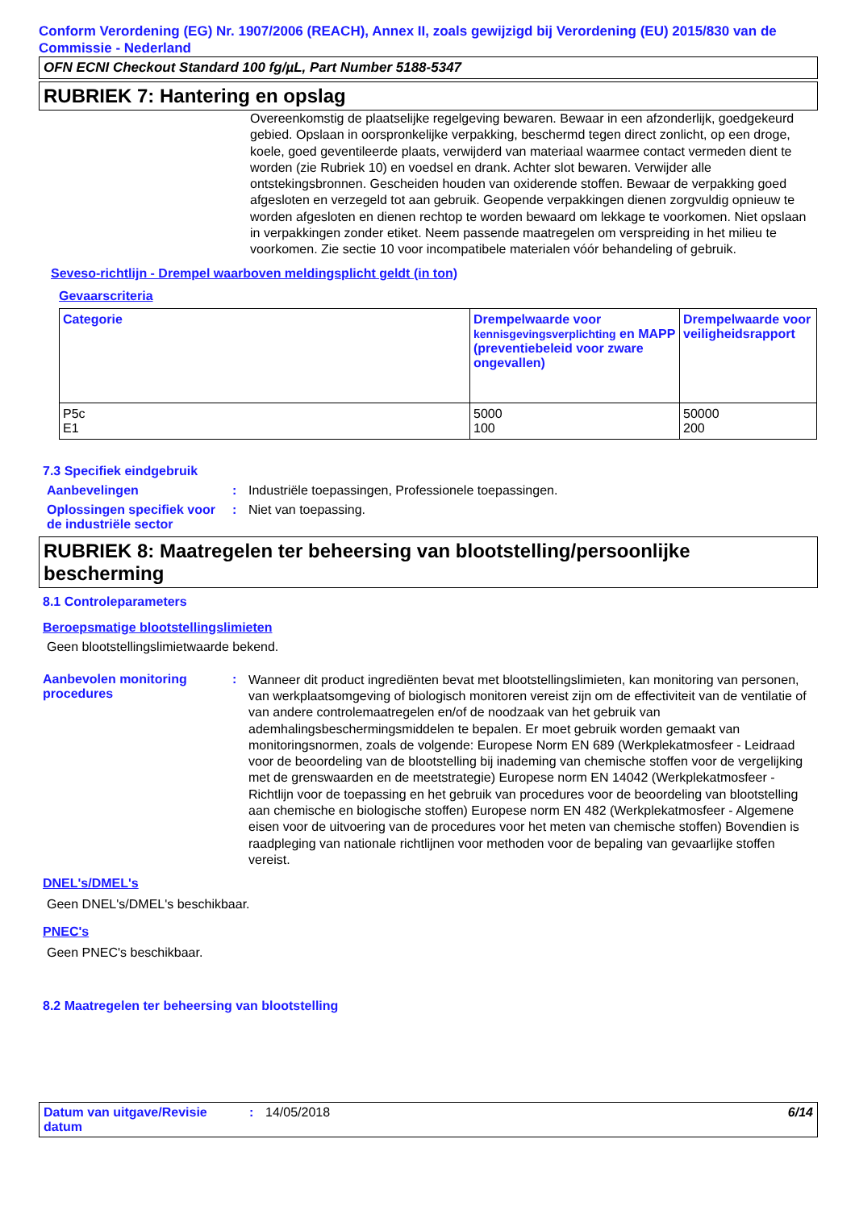Conform Verordening (EG) Nr. 1907/2006 (REACH), Annex II, zoals gewijzigd bij Verordening (EU) 2015/830 van de Commissie - Nederland
OFN ECNI Checkout Standard 100 fg/µL, Part Number 5188-5347
RUBRIEK 7: Hantering en opslag
Overeenkomstig de plaatselijke regelgeving bewaren. Bewaar in een afzonderlijk, goedgekeurd gebied. Opslaan in oorspronkelijke verpakking, beschermd tegen direct zonlicht, op een droge, koele, goed geventileerde plaats, verwijderd van materiaal waarmee contact vermeden dient te worden (zie Rubriek 10) en voedsel en drank. Achter slot bewaren. Verwijder alle ontstekingsbronnen. Gescheiden houden van oxiderende stoffen. Bewaar de verpakking goed afgesloten en verzegeld tot aan gebruik. Geopende verpakkingen dienen zorgvuldig opnieuw te worden afgesloten en dienen rechtop te worden bewaard om lekkage te voorkomen. Niet opslaan in verpakkingen zonder etiket. Neem passende maatregelen om verspreiding in het milieu te voorkomen. Zie sectie 10 voor incompatibele materialen vóór behandeling of gebruik.
Seveso-richtlijn - Drempel waarboven meldingsplicht geldt (in ton)
Gevaarscriteria
| Categorie | Drempelwaarde voor kennisgevingsverplichting en MAPP (preventiebeleid voor zware ongevallen) | Drempelwaarde voor veiligheidsrapport |
| --- | --- | --- |
| P5c E1 | 5000 100 | 50000 200 |
7.3 Specifiek eindgebruik
Aanbevelingen : Industriële toepassingen, Professionele toepassingen.
Oplossingen specifiek voor de industriële sector
: Niet van toepassing.
RUBRIEK 8: Maatregelen ter beheersing van blootstelling/persoonlijke bescherming
8.1 Controleparameters
Beroepsmatige blootstellingslimieten
Geen blootstellingslimietwaarde bekend.
Aanbevolen monitoring procedures
:
Wanneer dit product ingrediënten bevat met blootstellingslimieten, kan monitoring van personen, van werkplaatsomgeving of biologisch monitoren vereist zijn om de effectiviteit van de ventilatie of van andere controlemaatregelen en/of de noodzaak van het gebruik van ademhalingsbeschermingsmiddelen te bepalen. Er moet gebruik worden gemaakt van monitoringsnormen, zoals de volgende: Europese Norm EN 689 (Werkplekatmosfeer - Leidraad voor de beoordeling van de blootstelling bij inademing van chemische stoffen voor de vergelijking met de grenswaarden en de meetstrategie) Europese norm EN 14042 (Werkplekatmosfeer - Richtlijn voor de toepassing en het gebruik van procedures voor de beoordeling van blootstelling aan chemische en biologische stoffen) Europese norm EN 482 (Werkplekatmosfeer - Algemene eisen voor de uitvoering van de procedures voor het meten van chemische stoffen) Bovendien is raadpleging van nationale richtlijnen voor methoden voor de bepaling van gevaarlijke stoffen vereist.
DNEL's/DMEL's
Geen DNEL's/DMEL's beschikbaar.
PNEC's
Geen PNEC's beschikbaar.
8.2 Maatregelen ter beheersing van blootstelling
Datum van uitgave/Revisie datum
: 14/05/2018 6/14